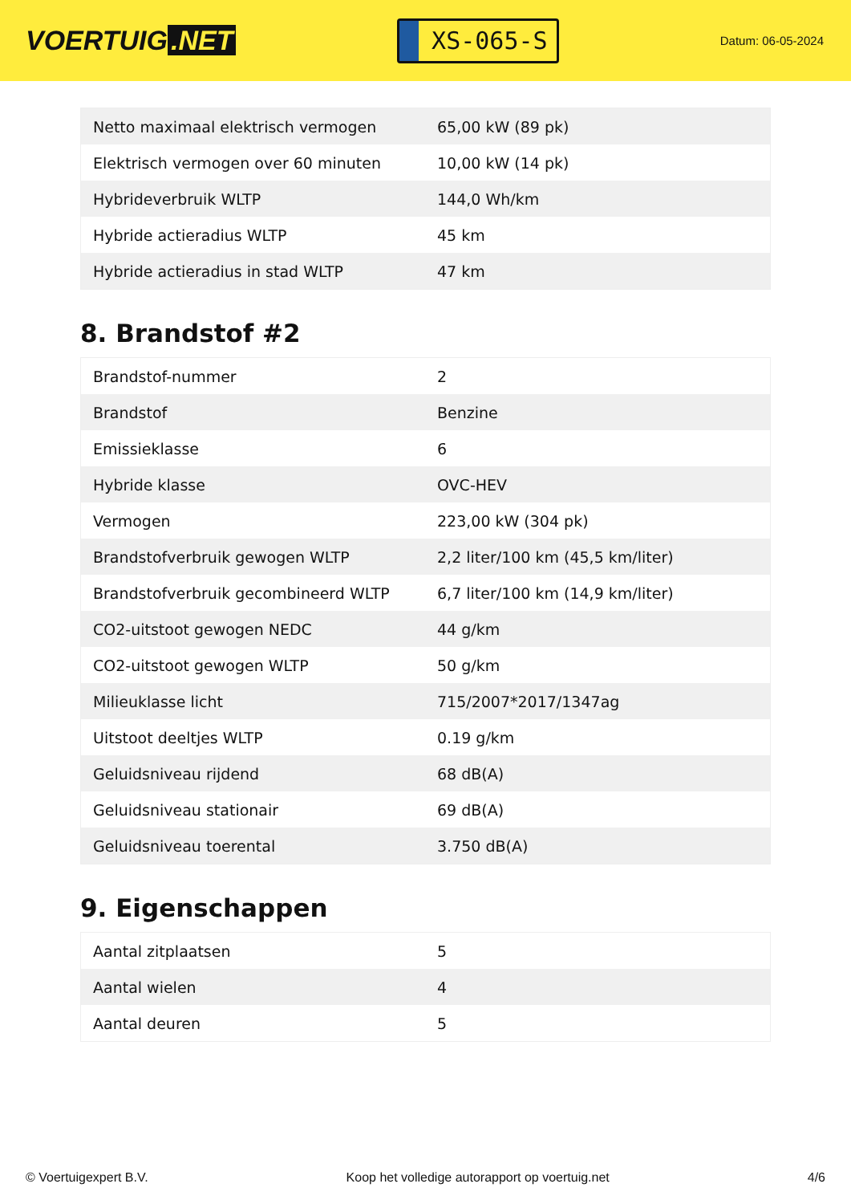VOERTUIG.NET
XS-065-S
Datum: 06-05-2024
| Netto maximaal elektrisch vermogen | 65,00 kW (89 pk) |
| Elektrisch vermogen over 60 minuten | 10,00 kW (14 pk) |
| Hybrideverbruik WLTP | 144,0 Wh/km |
| Hybride actieradius WLTP | 45 km |
| Hybride actieradius in stad WLTP | 47 km |
8. Brandstof #2
| Brandstof-nummer | 2 |
| Brandstof | Benzine |
| Emissieklasse | 6 |
| Hybride klasse | OVC-HEV |
| Vermogen | 223,00 kW (304 pk) |
| Brandstofverbruik gewogen WLTP | 2,2 liter/100 km (45,5 km/liter) |
| Brandstofverbruik gecombineerd WLTP | 6,7 liter/100 km (14,9 km/liter) |
| CO2-uitstoot gewogen NEDC | 44 g/km |
| CO2-uitstoot gewogen WLTP | 50 g/km |
| Milieuklasse licht | 715/2007*2017/1347ag |
| Uitstoot deeltjes WLTP | 0.19 g/km |
| Geluidsniveau rijdend | 68 dB(A) |
| Geluidsniveau stationair | 69 dB(A) |
| Geluidsniveau toerental | 3.750 dB(A) |
9. Eigenschappen
| Aantal zitplaatsen | 5 |
| Aantal wielen | 4 |
| Aantal deuren | 5 |
© Voertuigexpert B.V. Koop het volledige autorapport op voertuig.net 4/6